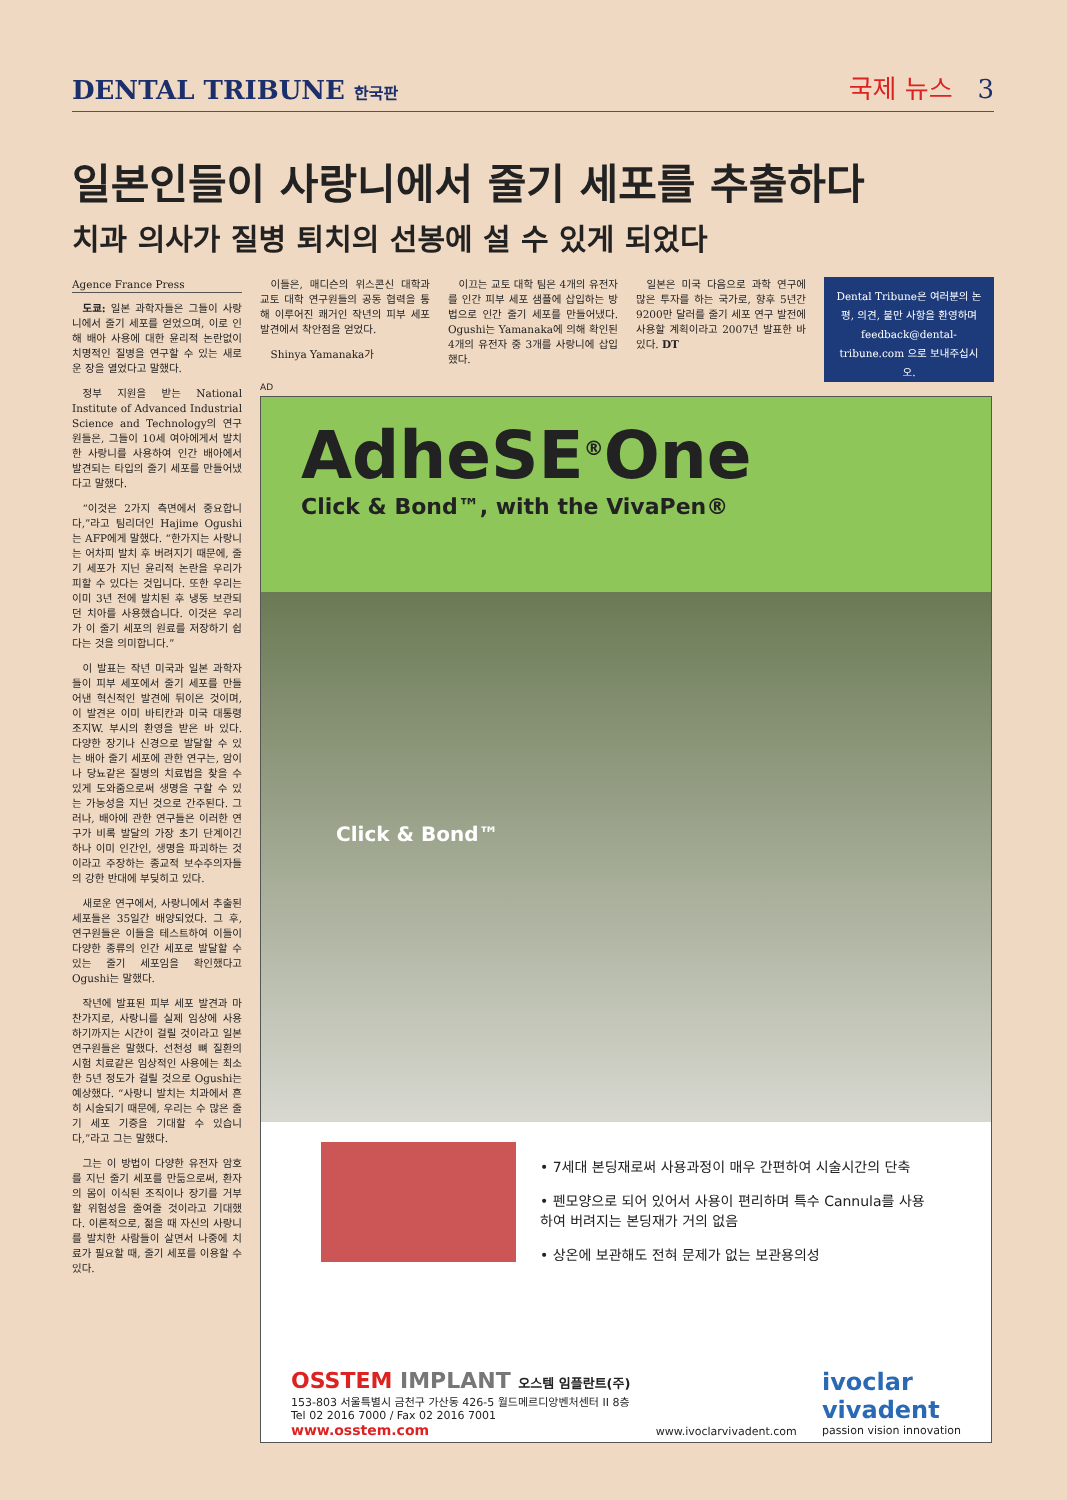DENTAL TRIBUNE 한국판
국제 뉴스 3
일본인들이 사랑니에서 줄기 세포를 추출하다
치과 의사가 질병 퇴치의 선봉에 설 수 있게 되었다
Agence France Press
도쿄: 일본 과학자들은 그들이 사랑니에서 줄기 세포를 얻었으며, 이로 인해 배아 사용에 대한 윤리적 논란없이 치명적인 질병을 연구할 수 있는 새로운 장을 열었다고 말했다.
정부 지원을 받는 National Institute of Advanced Industrial Science and Technology의 연구원들은, 그들이 10세 여아에게서 발치한 사랑니를 사용하여 인간 배아에서 발견되는 타입의 줄기 세포를 만들어냈다고 말했다.
“이것은 2가지 측면에서 중요합니다,”라고 팀리더인 Hajime Ogushi는 AFP에게 말했다. “한가지는 사랑니는 어차피 발치 후 버려지기 때문에, 줄기 세포가 지닌 윤리적 논란을 우리가 피할 수 있다는 것입니다. 또한 우리는 이미 3년 전에 발치된 후 냉동 보관되던 치아를 사용했습니다. 이것은 우리가 이 줄기 세포의 원료를 저장하기 쉽다는 것을 의미합니다.”
이 발표는 작년 미국과 일본 과학자들이 피부 세포에서 줄기 세포를 만들어낸 혁신적인 발견에 뒤이은 것이며, 이 발견은 이미 바티칸과 미국 대통령 조지W. 부시의 환영을 받은 바 있다. 다양한 장기나 신경으로 발달할 수 있는 배아 줄기 세포에 관한 연구는, 암이나 당뇨같은 질병의 치료법을 찾을 수 있게 도와줌으로써 생명을 구할 수 있는 가능성을 지닌 것으로 간주된다. 그러나, 배아에 관한 연구들은 이러한 연구가 비록 발달의 가장 초기 단계이긴 하나 이미 인간인, 생명을 파괴하는 것이라고 주장하는 종교적 보수주의자들의 강한 반대에 부딪히고 있다.
새로운 연구에서, 사랑니에서 추출된 세포들은 35일간 배양되었다. 그 후, 연구원들은 이들을 테스트하여 이들이 다양한 종류의 인간 세포로 발달할 수 있는 줄기 세포임을 확인했다고 Ogushi는 말했다.
작년에 발표된 피부 세포 발견과 마찬가지로, 사랑니를 실제 임상에 사용하기까지는 시간이 걸릴 것이라고 일본 연구원들은 말했다. 선천성 뼈 질환의 시험 치료같은 임상적인 사용에는 최소한 5년 정도가 걸릴 것으로 Ogushi는 예상했다. “사랑니 발치는 치과에서 흔히 시술되기 때문에, 우리는 수 많은 줄기 세포 기증을 기대할 수 있습니다,”라고 그는 말했다.
그는 이 방법이 다양한 유전자 암호를 지닌 줄기 세포를 만듦으로써, 환자의 몸이 이식된 조직이나 장기를 거부할 위험성을 줄여줄 것이라고 기대했다. 이론적으로, 젊을 때 자신의 사랑니를 발치한 사람들이 살면서 나중에 치료가 필요할 때, 줄기 세포를 이용할 수 있다.
이들은, 매디슨의 위스콘신 대학과 교토 대학 연구원들의 공동 협력을 통해 이루어진 쾌거인 작년의 피부 세포 발견에서 착안점을 얻었다.
Shinya Yamanaka가
이끄는 교토 대학 팀은 4개의 유전자를 인간 피부 세포 샘플에 삽입하는 방법으로 인간 줄기 세포를 만들어냈다. Ogushi는 Yamanaka에 의해 확인된 4개의 유전자 중 3개를 사랑니에 삽입했다.
일본은 미국 다음으로 과학 연구에 많은 투자를 하는 국가로, 향후 5년간 9200만 달러를 줄기 세포 연구 발전에 사용할 계획이라고 2007년 발표한 바 있다. DT
Dental Tribune은 여러분의 논평, 의견, 불만 사항을 환영하며 feedback@dental-tribune.com 으로 보내주십시오.
AD
AdheSE<sup>®</sup>One
Click & Bond™, with the VivaPen®
Click & Bond™
• 7세대 본딩재로써 사용과정이 매우 간편하여 시술시간의 단축
• 펜모양으로 되어 있어서 사용이 편리하며 특수 Cannula를 사용하여 버려지는 본딩재가 거의 없음
• 상온에 보관해도 전혀 문제가 없는 보관용의성
OSSTEM IMPLANT 오스템 임플란트(주)
153-803 서울특별시 금천구 가산동 426-5 월드메르디앙벤처센터 II 8층
Tel 02 2016 7000 / Fax 02 2016 7001
www.osstem.com
www.ivoclarvivadent.com
ivoclar
vivadent
passion vision innovation